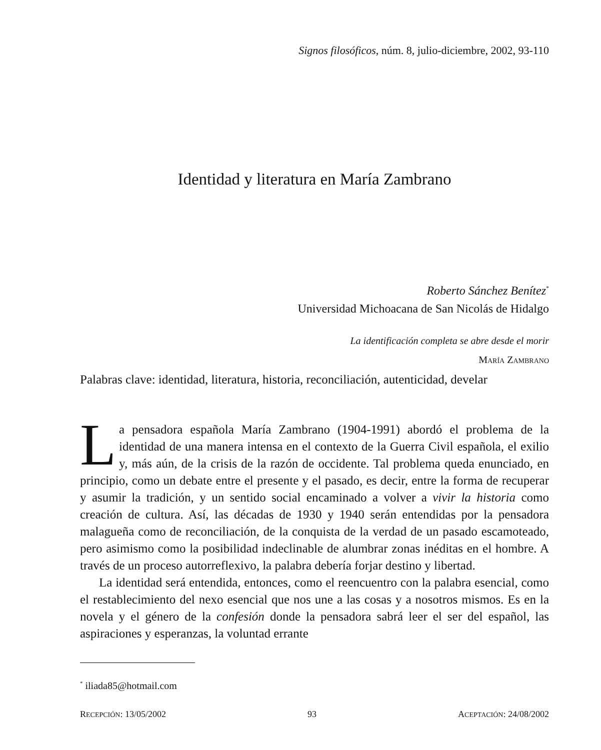Signos filosóficos, núm. 8, julio-diciembre, 2002, 93-110
Identidad y literatura en María Zambrano
Roberto Sánchez Benítez<sup>*</sup>
Universidad Michoacana de San Nicolás de Hidalgo
La identificación completa se abre desde el morir
MARÍA ZAMBRANO
Palabras clave: identidad, literatura, historia, reconciliación, autenticidad, develar
La pensadora española María Zambrano (1904-1991) abordó el problema de la identidad de una manera intensa en el contexto de la Guerra Civil española, el exilio y, más aún, de la crisis de la razón de occidente. Tal problema queda enunciado, en principio, como un debate entre el presente y el pasado, es decir, entre la forma de recuperar y asumir la tradición, y un sentido social encaminado a volver a vivir la historia como creación de cultura. Así, las décadas de 1930 y 1940 serán entendidas por la pensadora malagueña como de reconciliación, de la conquista de la verdad de un pasado escamoteado, pero asimismo como la posibilidad indeclinable de alumbrar zonas inéditas en el hombre. A través de un proceso autorreflexivo, la palabra debería forjar destino y libertad.
La identidad será entendida, entonces, como el reencuentro con la palabra esencial, como el restablecimiento del nexo esencial que nos une a las cosas y a nosotros mismos. Es en la novela y el género de la confesión donde la pensadora sabrá leer el ser del español, las aspiraciones y esperanzas, la voluntad errante
<sup>*</sup> iliada85@hotmail.com
RECEPCIÓN: 13/05/2002 93 ACEPTACIÓN: 24/08/2002